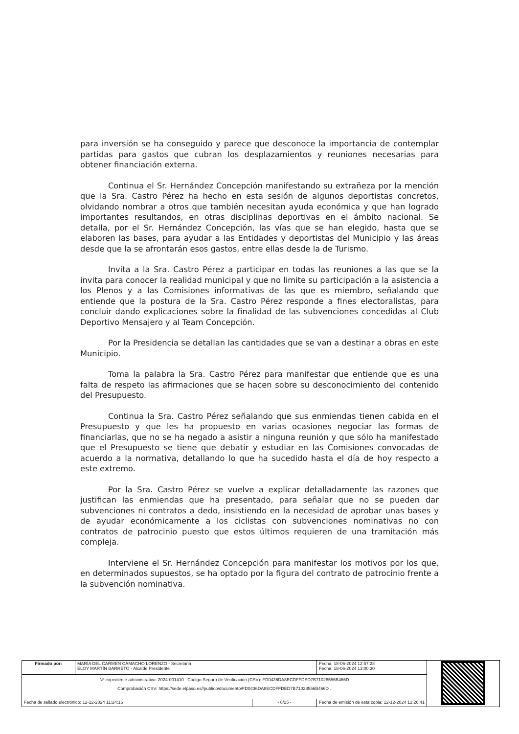para inversión se ha conseguido y parece que desconoce la importancia de contemplar partidas para gastos que cubran los desplazamientos y reuniones necesarias para obtener financiación externa.
Continua el Sr. Hernández Concepción manifestando su extrañeza por la mención que la Sra. Castro Pérez ha hecho en esta sesión de algunos deportistas concretos, olvidando nombrar a otros que también necesitan ayuda económica y que han logrado importantes resultandos, en otras disciplinas deportivas en el ámbito nacional. Se detalla, por el Sr. Hernández Concepción, las vías que se han elegido, hasta que se elaboren las bases, para ayudar a las Entidades y deportistas del Municipio y las áreas desde que la se afrontarán esos gastos, entre ellas desde la de Turismo.
Invita a la Sra. Castro Pérez a participar en todas las reuniones a las que se la invita para conocer la realidad municipal y que no limite su participación a la asistencia a los Plenos y a las Comisiones informativas de las que es miembro, señalando que entiende que la postura de la Sra. Castro Pérez responde a fines electoralistas, para concluir dando explicaciones sobre la finalidad de las subvenciones concedidas al Club Deportivo Mensajero y al Team Concepción.
Por la Presidencia se detallan las cantidades que se van a destinar a obras en este Municipio.
Toma la palabra la Sra. Castro Pérez para manifestar que entiende que es una falta de respeto las afirmaciones que se hacen sobre su desconocimiento del contenido del Presupuesto.
Continua la Sra. Castro Pérez señalando que sus enmiendas tienen cabida en el Presupuesto y que les ha propuesto en varias ocasiones negociar las formas de financiarlas, que no se ha negado a asistir a ninguna reunión y que sólo ha manifestado que el Presupuesto se tiene que debatir y estudiar en las Comisiones convocadas de acuerdo a la normativa, detallando lo que ha sucedido hasta el día de hoy respecto a este extremo.
Por la Sra. Castro Pérez se vuelve a explicar detalladamente las razones que justifican las enmiendas que ha presentado, para señalar que no se pueden dar subvenciones ni contratos a dedo, insistiendo en la necesidad de aprobar unas bases y de ayudar económicamente a los ciclistas con subvenciones nominativas no con contratos de patrocinio puesto que estos últimos requieren de una tramitación más compleja.
Interviene el Sr. Hernández Concepción para manifestar los motivos por los que, en determinados supuestos, se ha optado por la figura del contrato de patrocinio frente a la subvención nominativa.
| Firmado por: | MARÍA DEL CARMEN CAMACHO LORENZO - Secretaria ELOY MARTÍN BARRETO - Alcalde Presidente | | Fecha: 18-06-2024 12:57:28 Fecha: 18-06-2024 13:00:30 | |
| Nº expediente administrativo: 2024-001410 Código Seguro de Verificación (CSV): FD0436DA8ECDFFDED7B71028556B466D Comprobación CSV: https://sede.elpaso.es//publico/documento/FD0436DA8ECDFFDED7B71028556B466D . | | | | |
| Fecha de sellado electrónico: 12-12-2024 11:24:16 | | - 6/25 - | Fecha de emisión de esta copia: 12-12-2024 12:26:41 | |